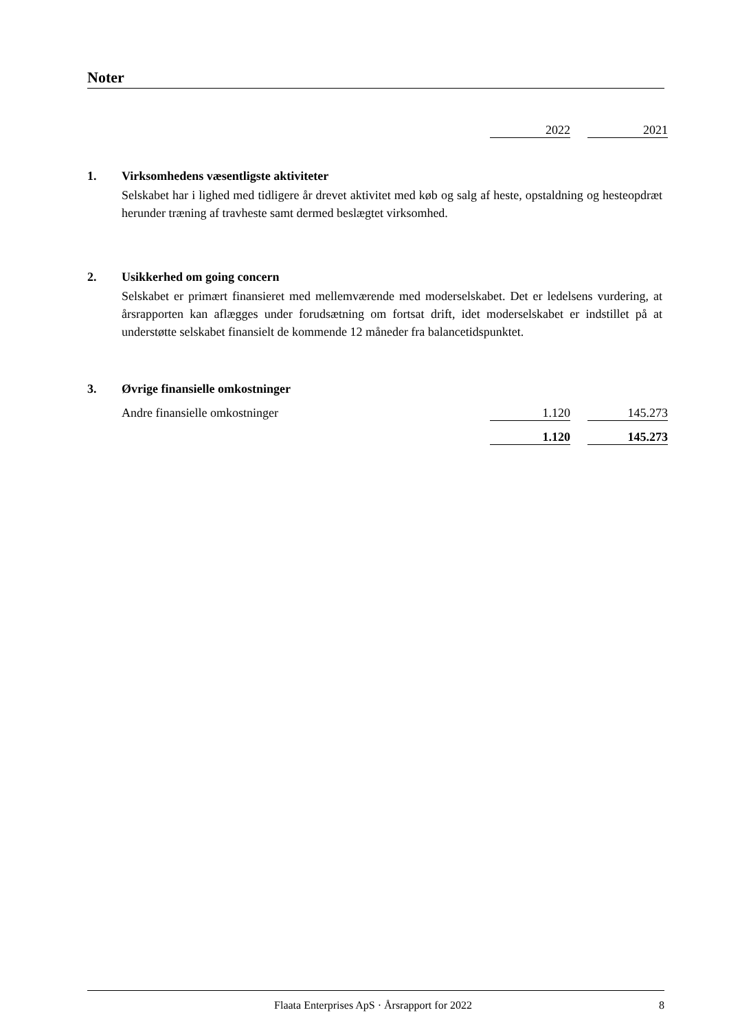Noter
| | | 2022 | | 2021 |
| 1. | Virksomhedens væsentligste aktiviteter Selskabet har i lighed med tidligere år drevet aktivitet med køb og salg af heste, opstaldning og hesteopdræt herunder træning af travheste samt dermed beslægtet virksomhed. | | | |
| 2. | Usikkerhed om going concern Selskabet er primært finansieret med mellemværende med moderselskabet. Det er ledelsens vurdering, at årsrapporten kan aflægges under forudsætning om fortsat drift, idet moderselskabet er indstillet på at understøtte selskabet finansielt de kommende 12 måneder fra balancetidspunktet. | | | |
| 3. | Øvrige finansielle omkostninger | | | |
| | Andre finansielle omkostninger | 1.120 | | 145.273 |
| | | 1.120 | | 145.273 |
Flaata Enterprises ApS · Årsrapport for 2022 8